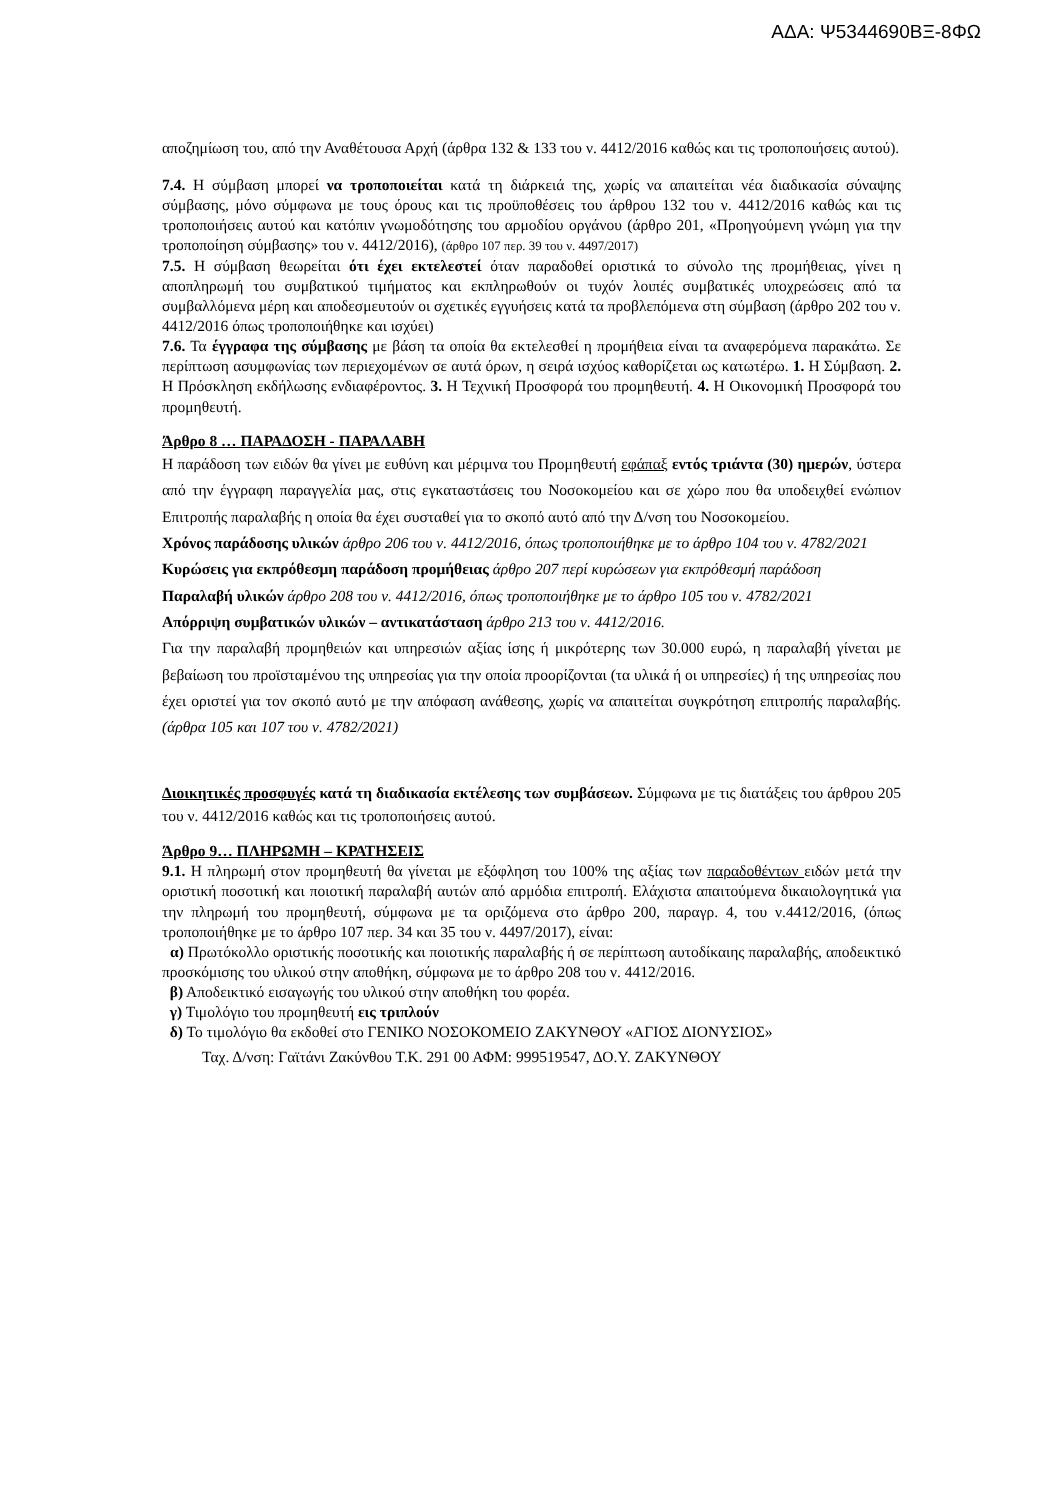ΑΔΑ: Ψ5344690ΒΞ-8ΦΩ
αποζημίωση του, από την Αναθέτουσα Αρχή (άρθρα 132 & 133 του ν. 4412/2016 καθώς και τις τροποποιήσεις αυτού).
7.4. Η σύμβαση μπορεί να τροποποιείται κατά τη διάρκειά της, χωρίς να απαιτείται νέα διαδικασία σύναψης σύμβασης, μόνο σύμφωνα με τους όρους και τις προϋποθέσεις του άρθρου 132 του ν. 4412/2016 καθώς και τις τροποποιήσεις αυτού και κατόπιν γνωμοδότησης του αρμοδίου οργάνου (άρθρο 201, «Προηγούμενη γνώμη για την τροποποίηση σύμβασης» του ν. 4412/2016), (άρθρο 107 περ. 39 του ν. 4497/2017)
7.5. Η σύμβαση θεωρείται ότι έχει εκτελεστεί όταν παραδοθεί οριστικά το σύνολο της προμήθειας, γίνει η αποπληρωμή του συμβατικού τιμήματος και εκπληρωθούν οι τυχόν λοιπές συμβατικές υποχρεώσεις από τα συμβαλλόμενα μέρη και αποδεσμευτούν οι σχετικές εγγυήσεις κατά τα προβλεπόμενα στη σύμβαση (άρθρο 202 του ν. 4412/2016 όπως τροποποιήθηκε και ισχύει)
7.6. Τα έγγραφα της σύμβασης με βάση τα οποία θα εκτελεσθεί η προμήθεια είναι τα αναφερόμενα παρακάτω. Σε περίπτωση ασυμφωνίας των περιεχομένων σε αυτά όρων, η σειρά ισχύος καθορίζεται ως κατωτέρω. 1. Η Σύμβαση. 2. Η Πρόσκληση εκδήλωσης ενδιαφέροντος. 3. Η Τεχνική Προσφορά του προμηθευτή. 4. Η Οικονομική Προσφορά του προμηθευτή.
Άρθρο 8 … ΠΑΡΑΔΟΣΗ - ΠΑΡΑΛΑΒΗ
Η παράδοση των ειδών θα γίνει με ευθύνη και μέριμνα του Προμηθευτή εφάπαξ εντός τριάντα (30) ημερών, ύστερα από την έγγραφη παραγγελία μας, στις εγκαταστάσεις του Νοσοκομείου και σε χώρο που θα υποδειχθεί ενώπιον Επιτροπής παραλαβής η οποία θα έχει συσταθεί για το σκοπό αυτό από την Δ/νση του Νοσοκομείου.
Χρόνος παράδοσης υλικών άρθρο 206 του ν. 4412/2016, όπως τροποποιήθηκε με το άρθρο 104 του ν. 4782/2021
Κυρώσεις για εκπρόθεσμη παράδοση προμήθειας άρθρο 207 περί κυρώσεων για εκπρόθεσμή παράδοση
Παραλαβή υλικών άρθρο 208 του ν. 4412/2016, όπως τροποποιήθηκε με το άρθρο 105 του ν. 4782/2021
Απόρριψη συμβατικών υλικών – αντικατάσταση άρθρο 213 του ν. 4412/2016.
Για την παραλαβή προμηθειών και υπηρεσιών αξίας ίσης ή μικρότερης των 30.000 ευρώ, η παραλαβή γίνεται με βεβαίωση του προϊσταμένου της υπηρεσίας για την οποία προορίζονται (τα υλικά ή οι υπηρεσίες) ή της υπηρεσίας που έχει οριστεί για τον σκοπό αυτό με την απόφαση ανάθεσης, χωρίς να απαιτείται συγκρότηση επιτροπής παραλαβής. (άρθρα 105 και 107 του ν. 4782/2021)
Διοικητικές προσφυγές κατά τη διαδικασία εκτέλεσης των συμβάσεων. Σύμφωνα με τις διατάξεις του άρθρου 205 του ν. 4412/2016 καθώς και τις τροποποιήσεις αυτού.
Άρθρο 9… ΠΛΗΡΩΜΗ – ΚΡΑΤΗΣΕΙΣ
9.1. Η πληρωμή στον προμηθευτή θα γίνεται με εξόφληση του 100% της αξίας των παραδοθέντων ειδών μετά την οριστική ποσοτική και ποιοτική παραλαβή αυτών από αρμόδια επιτροπή. Ελάχιστα απαιτούμενα δικαιολογητικά για την πληρωμή του προμηθευτή, σύμφωνα με τα οριζόμενα στο άρθρο 200, παραγρ. 4, του ν.4412/2016, (όπως τροποποιήθηκε με το άρθρο 107 περ. 34 και 35 του ν. 4497/2017), είναι:
α) Πρωτόκολλο οριστικής ποσοτικής και ποιοτικής παραλαβής ή σε περίπτωση αυτοδίκαιης παραλαβής, αποδεικτικό προσκόμισης του υλικού στην αποθήκη, σύμφωνα με το άρθρο 208 του ν. 4412/2016.
β) Αποδεικτικό εισαγωγής του υλικού στην αποθήκη του φορέα.
γ) Τιμολόγιο του προμηθευτή εις τριπλούν
δ) Το τιμολόγιο θα εκδοθεί στο ΓΕΝΙΚΟ ΝΟΣΟΚΟΜΕΙΟ ΖΑΚΥΝΘΟΥ «ΑΓΙΟΣ ΔΙΟΝΥΣΙΟΣ»
Ταχ. Δ/νση: Γαϊτάνι Ζακύνθου Τ.Κ. 291 00 ΑΦΜ: 999519547, ΔΟ.Υ. ΖΑΚΥΝΘΟΥ